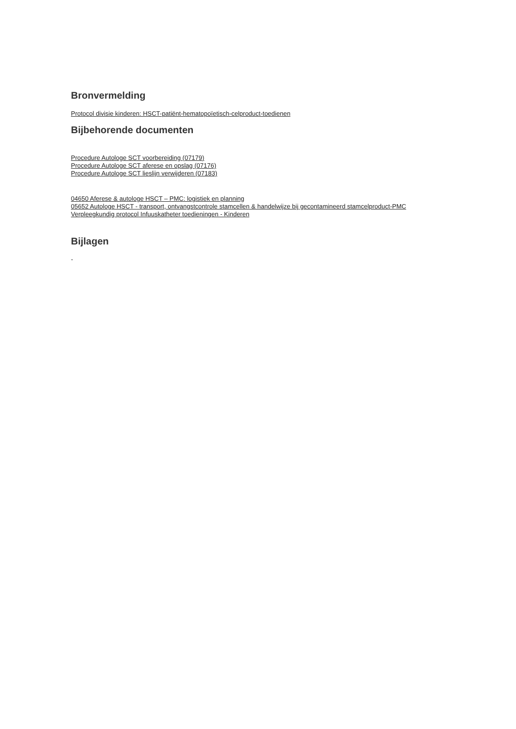Bronvermelding
Protocol divisie kinderen: HSCT-patiënt-hematopoïetisch-celproduct-toedienen
Bijbehorende documenten
Procedure Autologe SCT voorbereiding (07179)
Procedure Autologe SCT aferese en opslag (07176)
Procedure Autologe SCT lieslijn verwijderen (07183)
04650 Aferese & autologe HSCT – PMC: logistiek en planning
05652 Autologe HSCT - transport, ontvangstcontrole stamcellen & handelwijze bij gecontamineerd stamcelproduct-PMC
Verpleegkundig protocol Infuuskatheter toedieningen - Kinderen
Bijlagen
-